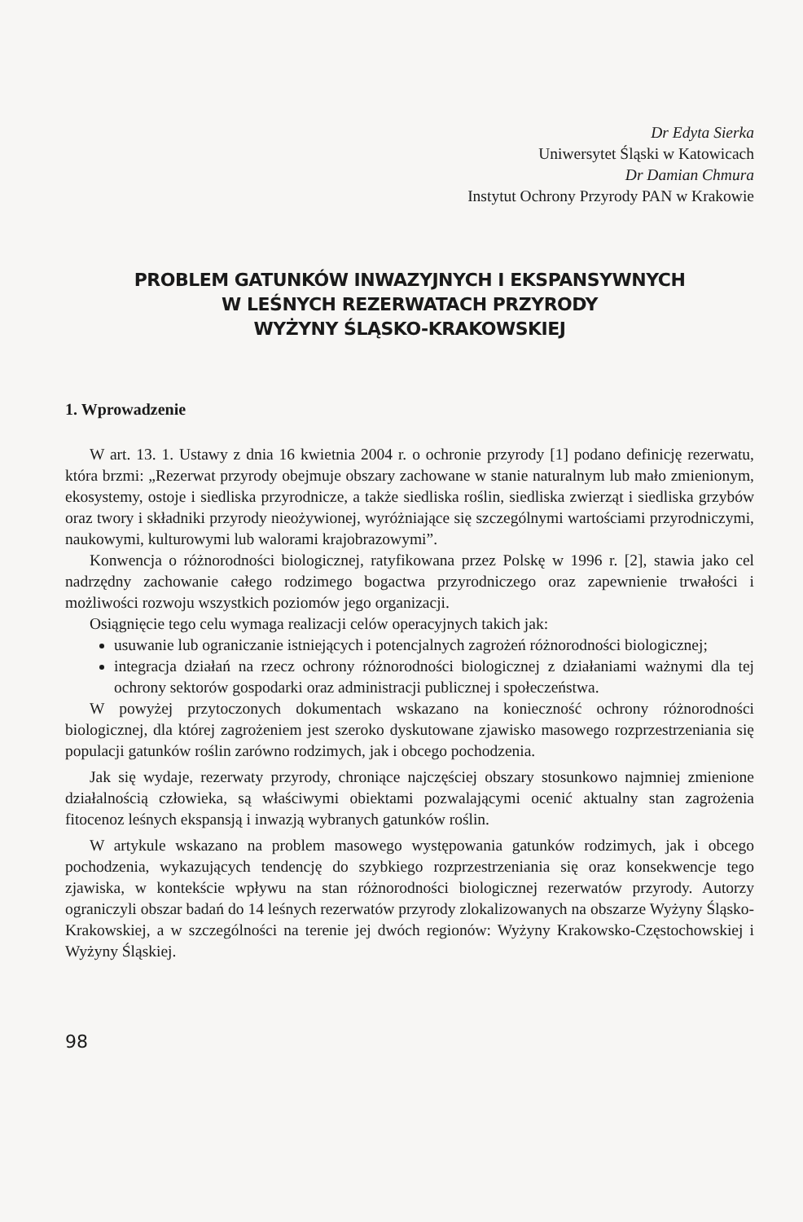Dr Edyta Sierka
Uniwersytet Śląski w Katowicach
Dr Damian Chmura
Instytut Ochrony Przyrody PAN w Krakowie
PROBLEM GATUNKÓW INWAZYJNYCH I EKSPANSYWNYCH
W LEŚNYCH REZERWATACH PRZYRODY
WYŻYNY ŚLĄSKO-KRAKOWSKIEJ
1. Wprowadzenie
W art. 13. 1. Ustawy z dnia 16 kwietnia 2004 r. o ochronie przyrody [1] podano definicję rezerwatu, która brzmi: „Rezerwat przyrody obejmuje obszary zachowane w stanie naturalnym lub mało zmienionym, ekosystemy, ostoje i siedliska przyrodnicze, a także siedliska roślin, siedliska zwierząt i siedliska grzybów oraz twory i składniki przyrody nieożywionej, wyróżniające się szczególnymi wartościami przyrodniczymi, naukowymi, kulturowymi lub walorami krajobrazowymi”.
Konwencja o różnorodności biologicznej, ratyfikowana przez Polskę w 1996 r. [2], stawia jako cel nadrzędny zachowanie całego rodzimego bogactwa przyrodniczego oraz zapewnienie trwałości i możliwości rozwoju wszystkich poziomów jego organizacji.
Osiągnięcie tego celu wymaga realizacji celów operacyjnych takich jak:
usuwanie lub ograniczanie istniejących i potencjalnych zagrożeń różnorodności biologicznej;
integracja działań na rzecz ochrony różnorodności biologicznej z działaniami ważnymi dla tej ochrony sektorów gospodarki oraz administracji publicznej i społeczeństwa.
W powyżej przytoczonych dokumentach wskazano na konieczność ochrony różnorodności biologicznej, dla której zagrożeniem jest szeroko dyskutowane zjawisko masowego rozprzestrzeniania się populacji gatunków roślin zarówno rodzimych, jak i obcego pochodzenia.
Jak się wydaje, rezerwaty przyrody, chroniące najczęściej obszary stosunkowo najmniej zmienione działalnością człowieka, są właściwymi obiektami pozwalającymi ocenić aktualny stan zagrożenia fitocenoz leśnych ekspansją i inwazją wybranych gatunków roślin.
W artykule wskazano na problem masowego występowania gatunków rodzimych, jak i obcego pochodzenia, wykazujących tendencję do szybkiego rozprzestrzeniania się oraz konsekwencje tego zjawiska, w kontekście wpływu na stan różnorodności biologicznej rezerwatów przyrody. Autorzy ograniczyli obszar badań do 14 leśnych rezerwatów przyrody zlokalizowanych na obszarze Wyżyny Śląsko-Krakowskiej, a w szczególności na terenie jej dwóch regionów: Wyżyny Krakowsko-Częstochowskiej i Wyżyny Śląskiej.
98